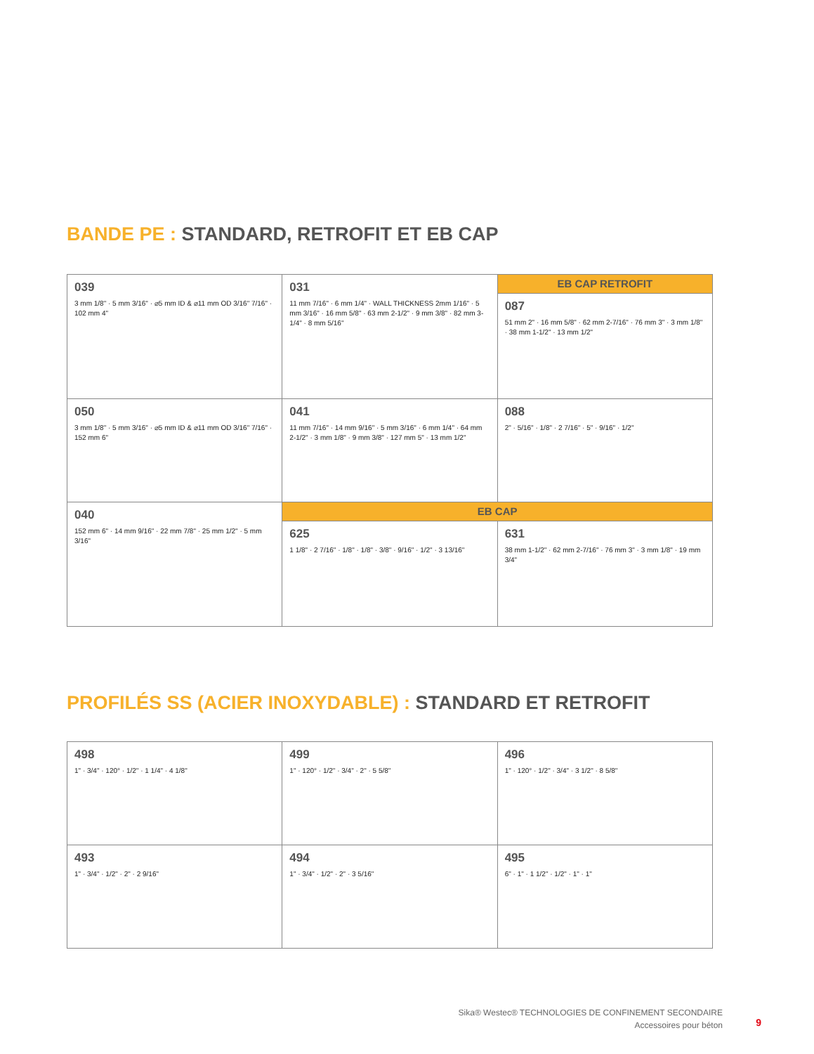BANDE PE : STANDARD, RETROFIT ET EB CAP
| 039 3 mm 1/8" · 5 mm 3/16" · ⌀5 mm ID & ⌀11 mm OD 3/16" 7/16" · 102 mm 4" | 031 11 mm 7/16" · 6 mm 1/4" · WALL THICKNESS 2mm 1/16" · 5 mm 3/16" · 16 mm 5/8" · 63 mm 2-1/2" · 9 mm 3/8" · 82 mm 3-1/4" · 8 mm 5/16" | EB CAP RETROFIT |
| | | 087 51 mm 2" · 16 mm 5/8" · 62 mm 2-7/16" · 76 mm 3" · 3 mm 1/8" · 38 mm 1-1/2" · 13 mm 1/2" |
| 050 3 mm 1/8" · 5 mm 3/16" · ⌀5 mm ID & ⌀11 mm OD 3/16" 7/16" · 152 mm 6" | 041 11 mm 7/16" · 14 mm 9/16" · 5 mm 3/16" · 6 mm 1/4" · 64 mm 2-1/2" · 3 mm 1/8" · 9 mm 3/8" · 127 mm 5" · 13 mm 1/2" | 088 2" · 5/16" · 1/8" · 2 7/16" · 5" · 9/16" · 1/2" |
| 040 152 mm 6" · 14 mm 9/16" · 22 mm 7/8" · 25 mm 1/2" · 5 mm 3/16" | EB CAP | |
| | 625 1 1/8" · 2 7/16" · 1/8" · 1/8" · 3/8" · 9/16" · 1/2" · 3 13/16" | 631 38 mm 1-1/2" · 62 mm 2-7/16" · 76 mm 3" · 3 mm 1/8" · 19 mm 3/4" |
PROFILÉS SS (ACIER INOXYDABLE) : STANDARD ET RETROFIT
| 498 1" · 3/4" · 120° · 1/2" · 1 1/4" · 4 1/8" | 499 1" · 120° · 1/2" · 3/4" · 2" · 5 5/8" | 496 1" · 120° · 1/2" · 3/4" · 3 1/2" · 8 5/8" |
| 493 1" · 3/4" · 1/2" · 2" · 2 9/16" | 494 1" · 3/4" · 1/2" · 2" · 3 5/16" | 495 6" · 1" · 1 1/2" · 1/2" · 1" · 1" |
Sika® Westec® TECHNOLOGIES DE CONFINEMENT SECONDAIRE
Accessoires pour béton
9